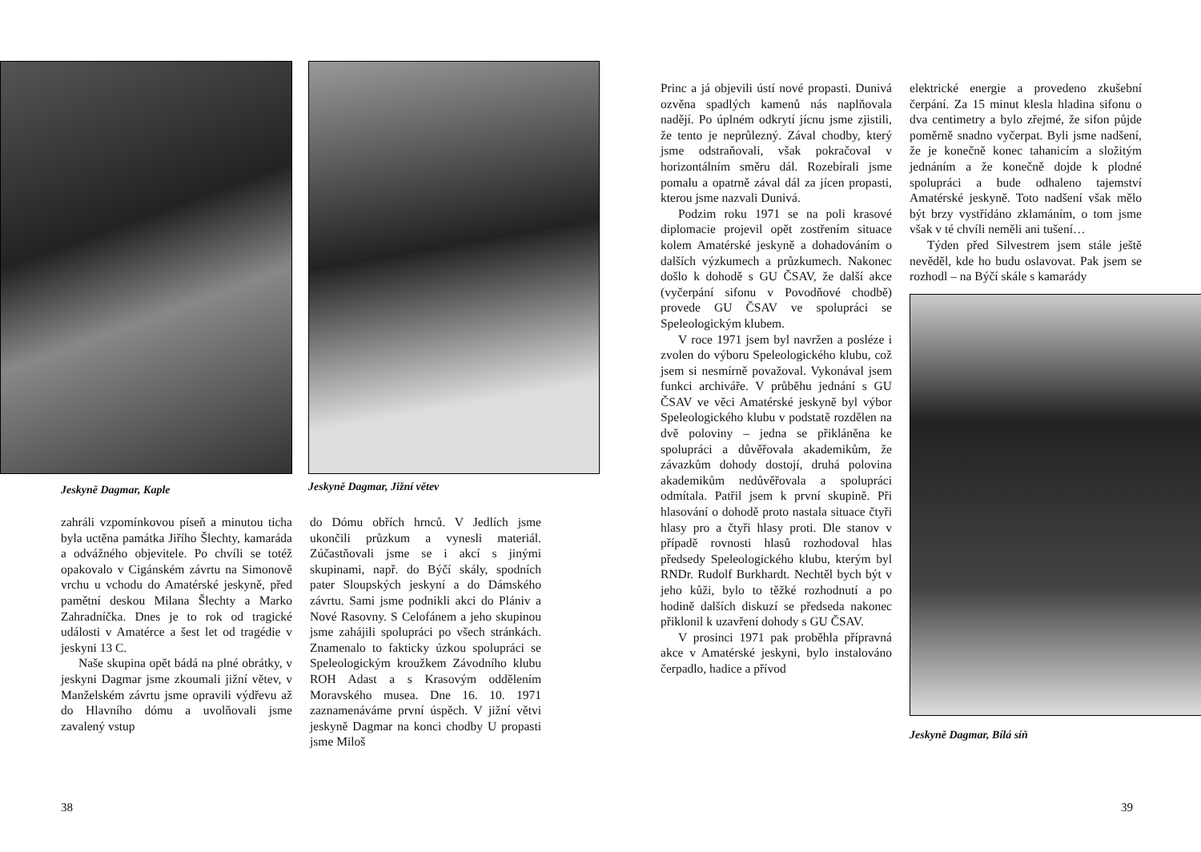Jeskyně Dagmar, Kaple
Jeskyně Dagmar, Jižní větev
zahráli vzpomínkovou píseň a minutou ticha byla uctěna památka Jiřího Šlechty, kamaráda a odvážného objevitele. Po chvíli se totéž opakovalo v Cigánském závrtu na Simonově vrchu u vchodu do Amatérské jeskyně, před pamětní deskou Milana Šlechty a Marko Zahradníčka. Dnes je to rok od tragické události v Amatérce a šest let od tragédie v jeskyni 13 C.
Naše skupina opět bádá na plné obrátky, v jeskyni Dagmar jsme zkoumali jižní větev, v Manželském závrtu jsme opravili výdřevu až do Hlavního dómu a uvolňovali jsme zavalený vstup
do Dómu obřích hrnců. V Jedlích jsme ukončili průzkum a vynesli materiál. Zúčastňovali jsme se i akcí s jinými skupinami, např. do Býčí skály, spodních pater Sloupských jeskyní a do Dámského závrtu. Sami jsme podnikli akci do Plániv a Nové Rasovny. S Celofánem a jeho skupinou jsme zahájili spolupráci po všech stránkách. Znamenalo to fakticky úzkou spolupráci se Speleologickým kroužkem Závodního klubu ROH Adast a s Krasovým oddělením Moravského musea. Dne 16. 10. 1971 zaznamenáváme první úspěch. V jižní větvi jeskyně Dagmar na konci chodby U propasti jsme Miloš
38
Princ a já objevili ústí nové propasti. Dunivá ozvěna spadlých kamenů nás naplňovala nadějí. Po úplném odkrytí jícnu jsme zjistili, že tento je neprůlezný. Zával chodby, který jsme odstraňovali, však pokračoval v horizontálním směru dál. Rozebírali jsme pomalu a opatrně zával dál za jícen propasti, kterou jsme nazvali Dunivá.
Podzim roku 1971 se na poli krasové diplomacie projevil opět zostřením situace kolem Amatérské jeskyně a dohadováním o dalších výzkumech a průzkumech. Nakonec došlo k dohodě s GU ČSAV, že další akce (vyčerpání sifonu v Povodňové chodbě) provede GU ČSAV ve spolupráci se Speleologickým klubem.
V roce 1971 jsem byl navržen a posléze i zvolen do výboru Speleologického klubu, což jsem si nesmírně považoval. Vykonával jsem funkci archiváře. V průběhu jednání s GU ČSAV ve věci Amatérské jeskyně byl výbor Speleologického klubu v podstatě rozdělen na dvě poloviny – jedna se přikláněna ke spolupráci a důvěřovala akademikům, že závazkům dohody dostojí, druhá polovina akademikům nedůvěřovala a spolupráci odmítala. Patřil jsem k první skupině. Při hlasování o dohodě proto nastala situace čtyři hlasy pro a čtyři hlasy proti. Dle stanov v případě rovnosti hlasů rozhodoval hlas předsedy Speleologického klubu, kterým byl RNDr. Rudolf Burkhardt. Nechtěl bych být v jeho kůži, bylo to těžké rozhodnutí a po hodině dalších diskuzí se předseda nakonec přiklonil k uzavření dohody s GU ČSAV.
V prosinci 1971 pak proběhla přípravná akce v Amatérské jeskyni, bylo instalováno čerpadlo, hadice a přívod
elektrické energie a provedeno zkušební čerpání. Za 15 minut klesla hladina sifonu o dva centimetry a bylo zřejmé, že sifon půjde poměrně snadno vyčerpat. Byli jsme nadšení, že je konečně konec tahanicím a složitým jednáním a že konečně dojde k plodné spolupráci a bude odhaleno tajemství Amatérské jeskyně. Toto nadšení však mělo být brzy vystřídáno zklamáním, o tom jsme však v té chvíli neměli ani tušení…
Týden před Silvestrem jsem stále ještě nevěděl, kde ho budu oslavovat. Pak jsem se rozhodl – na Býčí skále s kamarády
Jeskyně Dagmar, Bílá síň
39